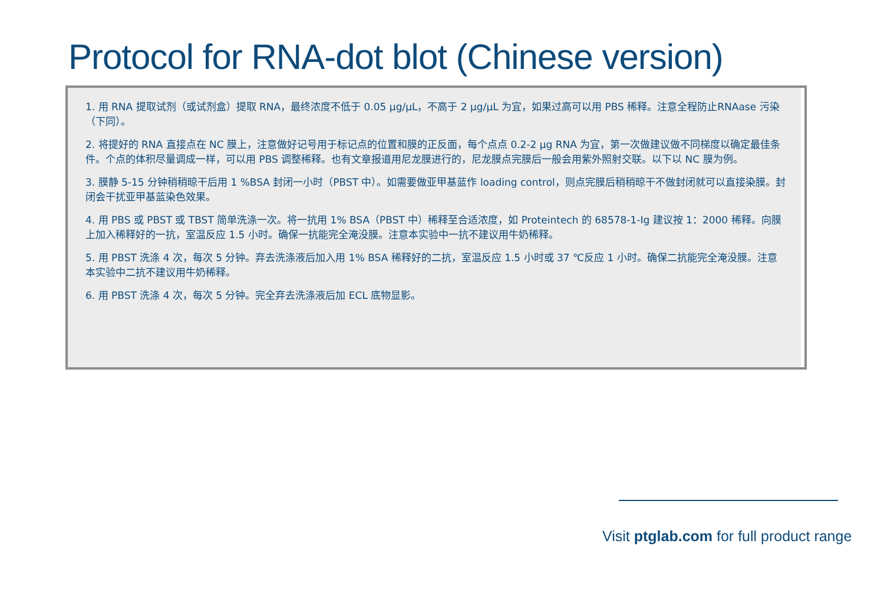Protocol for RNA-dot blot (Chinese version)
1. 用 RNA 提取试剂（或试剂盒）提取 RNA，最终浓度不低于 0.05 μg/μL，不高于 2 μg/μL 为宜，如果过高可以用 PBS 稀释。注意全程防止RNAase 污染（下同）。
2. 将提好的 RNA 直接点在 NC 膜上，注意做好记号用于标记点的位置和膜的正反面，每个点点 0.2-2 μg RNA 为宜，第一次做建议做不同梯度以确定最佳条件。个点的体积尽量调成一样，可以用 PBS 调整稀释。也有文章报道用尼龙膜进行的，尼龙膜点完膜后一般会用紫外照射交联。以下以 NC 膜为例。
3. 膜静 5-15 分钟稍稍晾干后用 1 %BSA 封闭一小时（PBST 中）。如需要做亚甲基蓝作 loading control，则点完膜后稍稍晾干不做封闭就可以直接染膜。封闭会干扰亚甲基蓝染色效果。
4. 用 PBS 或 PBST 或 TBST 简单洗涤一次。将一抗用 1% BSA（PBST 中）稀释至合适浓度，如 Proteintech 的 68578-1-Ig 建议按 1：2000 稀释。向膜上加入稀释好的一抗，室温反应 1.5 小时。确保一抗能完全淹没膜。注意本实验中一抗不建议用牛奶稀释。
5. 用 PBST 洗涤 4 次，每次 5 分钟。弃去洗涤液后加入用 1% BSA 稀释好的二抗，室温反应 1.5 小时或 37 ℃反应 1 小时。确保二抗能完全淹没膜。注意本实验中二抗不建议用牛奶稀释。
6. 用 PBST 洗涤 4 次，每次 5 分钟。完全弃去洗涤液后加 ECL 底物显影。
Visit ptglab.com for full product range